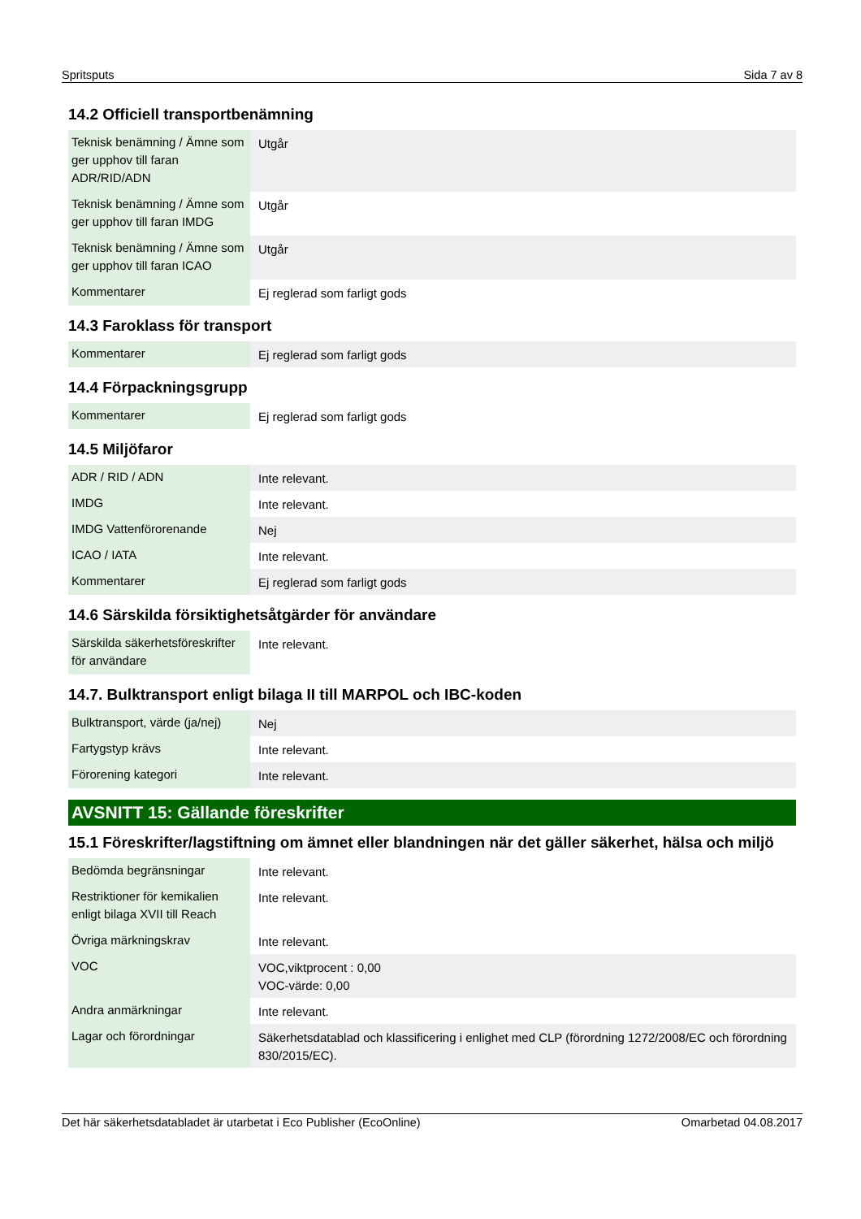Spritsputs Sida 7 av 8
14.2 Officiell transportbenämning
| Teknisk benämning / Ämne som ger upphov till faran ADR/RID/ADN | Utgår |
| Teknisk benämning / Ämne som ger upphov till faran IMDG | Utgår |
| Teknisk benämning / Ämne som ger upphov till faran ICAO | Utgår |
| Kommentarer | Ej reglerad som farligt gods |
14.3 Faroklass för transport
| Kommentarer | Ej reglerad som farligt gods |
14.4 Förpackningsgrupp
| Kommentarer | Ej reglerad som farligt gods |
14.5 Miljöfaror
| ADR / RID / ADN | Inte relevant. |
| IMDG | Inte relevant. |
| IMDG Vattenförorenande | Nej |
| ICAO / IATA | Inte relevant. |
| Kommentarer | Ej reglerad som farligt gods |
14.6 Särskilda försiktighetsåtgärder för användare
| Särskilda säkerhetsföreskrifter för användare | Inte relevant. |
14.7. Bulktransport enligt bilaga II till MARPOL och IBC-koden
| Bulktransport, värde (ja/nej) | Nej |
| Fartygstyp krävs | Inte relevant. |
| Förorening kategori | Inte relevant. |
AVSNITT 15: Gällande föreskrifter
15.1 Föreskrifter/lagstiftning om ämnet eller blandningen när det gäller säkerhet, hälsa och miljö
| Bedömda begränsningar | Inte relevant. |
| Restriktioner för kemikalien enligt bilaga XVII till Reach | Inte relevant. |
| Övriga märkningskrav | Inte relevant. |
| VOC | VOC,viktprocent : 0,00 VOC-värde: 0,00 |
| Andra anmärkningar | Inte relevant. |
| Lagar och förordningar | Säkerhetsdatablad och klassificering i enlighet med CLP (förordning 1272/2008/EC och förordning 830/2015/EC). |
Det här säkerhetsdatabladet är utarbetat i Eco Publisher (EcoOnline) Omarbetad 04.08.2017